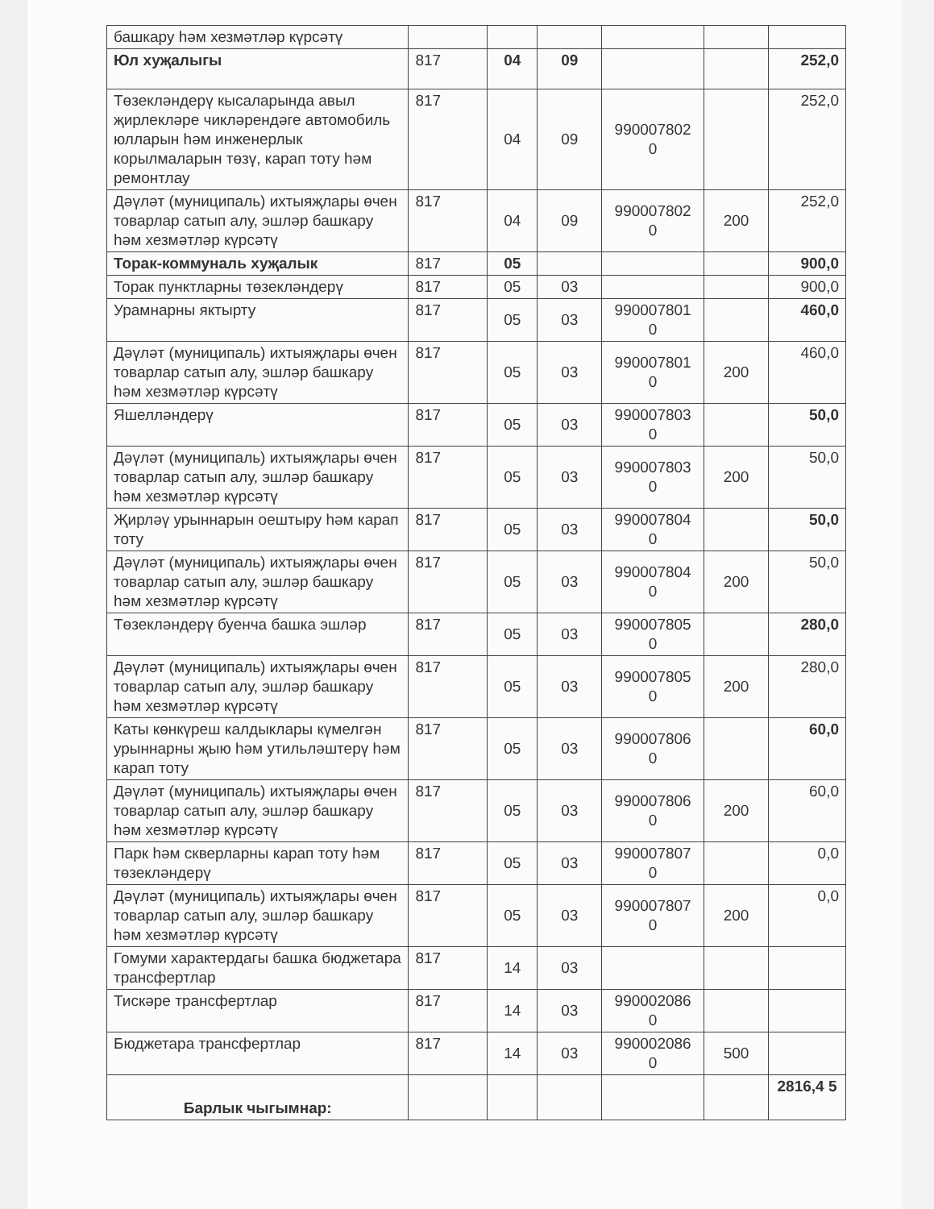| башкару һәм хезмәтләр күрсәтү | | | | | | |
| Юл хуҗалыгы | 817 | 04 | 09 | | | 252,0 |
| Төзекләндерү кысаларында авыл җирлекләре чикләрендәге автомобиль юлларын һәм инженерлык корылмаларын төзү, карап тоту һәм ремонтлау | 817 | 04 | 09 | 990007802 0 | | 252,0 |
| Дәүләт (муниципаль) ихтыяҗлары өчен товарлар сатып алу, эшләр башкару һәм хезмәтләр күрсәтү | 817 | 04 | 09 | 990007802 0 | 200 | 252,0 |
| Торак-коммуналь хуҗалык | 817 | 05 | | | | 900,0 |
| Торак пунктларны төзекләндерү | 817 | 05 | 03 | | | 900,0 |
| Урамнарны яктырту | 817 | 05 | 03 | 990007801 0 | | 460,0 |
| Дәүләт (муниципаль) ихтыяҗлары өчен товарлар сатып алу, эшләр башкару һәм хезмәтләр күрсәтү | 817 | 05 | 03 | 990007801 0 | 200 | 460,0 |
| Яшелләндерү | 817 | 05 | 03 | 990007803 0 | | 50,0 |
| Дәүләт (муниципаль) ихтыяҗлары өчен товарлар сатып алу, эшләр башкару һәм хезмәтләр күрсәтү | 817 | 05 | 03 | 990007803 0 | 200 | 50,0 |
| Җирләү урыннарын оештыру һәм карап тоту | 817 | 05 | 03 | 990007804 0 | | 50,0 |
| Дәүләт (муниципаль) ихтыяҗлары өчен товарлар сатып алу, эшләр башкару һәм хезмәтләр күрсәтү | 817 | 05 | 03 | 990007804 0 | 200 | 50,0 |
| Төзекләндерү буенча башка эшләр | 817 | 05 | 03 | 990007805 0 | | 280,0 |
| Дәүләт (муниципаль) ихтыяҗлары өчен товарлар сатып алу, эшләр башкару һәм хезмәтләр күрсәтү | 817 | 05 | 03 | 990007805 0 | 200 | 280,0 |
| Каты көнкүреш калдыклары күмелгән урыннарны җыю һәм утильләштерү һәм карап тоту | 817 | 05 | 03 | 990007806 0 | | 60,0 |
| Дәүләт (муниципаль) ихтыяҗлары өчен товарлар сатып алу, эшләр башкару һәм хезмәтләр күрсәтү | 817 | 05 | 03 | 990007806 0 | 200 | 60,0 |
| Парк һәм скверларны карап тоту һәм төзекләндерү | 817 | 05 | 03 | 990007807 0 | | 0,0 |
| Дәүләт (муниципаль) ихтыяҗлары өчен товарлар сатып алу, эшләр башкару һәм хезмәтләр күрсәтү | 817 | 05 | 03 | 990007807 0 | 200 | 0,0 |
| Гомуми характердагы башка бюджетара трансфертлар | 817 | 14 | 03 | | | |
| Тискәре трансфертлар | 817 | 14 | 03 | 990002086 0 | | |
| Бюджетара трансфертлар | 817 | 14 | 03 | 990002086 0 | 500 | |
| Барлык чыгымнар: | | | | | | 2816,4 5 |